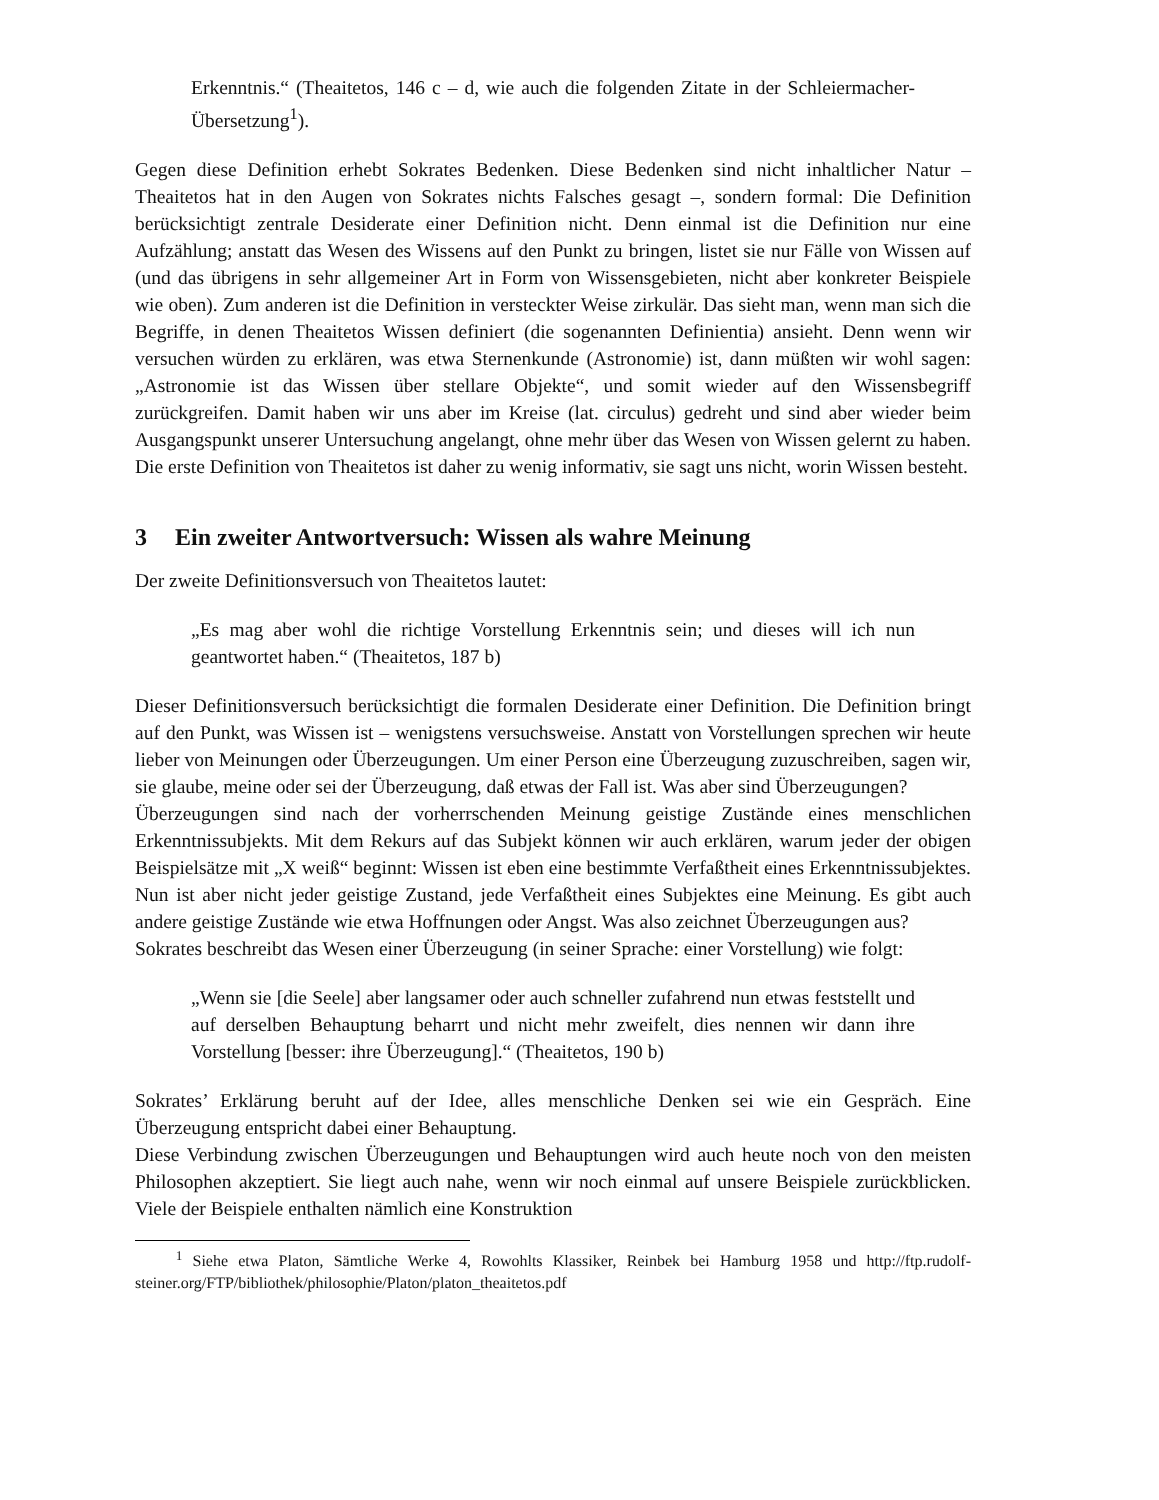Erkenntnis.“ (Theaitetos, 146 c – d, wie auch die folgenden Zitate in der Schleiermacher-Übersetzung<sup>1</sup>).
Gegen diese Definition erhebt Sokrates Bedenken. Diese Bedenken sind nicht inhaltlicher Natur – Theaitetos hat in den Augen von Sokrates nichts Falsches gesagt –, sondern formal: Die Definition berücksichtigt zentrale Desiderate einer Definition nicht. Denn einmal ist die Definition nur eine Aufzählung; anstatt das Wesen des Wissens auf den Punkt zu bringen, listet sie nur Fälle von Wissen auf (und das übrigens in sehr allgemeiner Art in Form von Wissensgebieten, nicht aber konkreter Beispiele wie oben). Zum anderen ist die Definition in versteckter Weise zirkulär. Das sieht man, wenn man sich die Begriffe, in denen Theaitetos Wissen definiert (die sogenannten Definientia) ansieht. Denn wenn wir versuchen würden zu erklären, was etwa Sternenkunde (Astronomie) ist, dann müßten wir wohl sagen: „Astronomie ist das Wissen über stellare Objekte“, und somit wieder auf den Wissensbegriff zurückgreifen. Damit haben wir uns aber im Kreise (lat. circulus) gedreht und sind aber wieder beim Ausgangspunkt unserer Untersuchung angelangt, ohne mehr über das Wesen von Wissen gelernt zu haben. Die erste Definition von Theaitetos ist daher zu wenig informativ, sie sagt uns nicht, worin Wissen besteht.
3 Ein zweiter Antwortversuch: Wissen als wahre Meinung
Der zweite Definitionsversuch von Theaitetos lautet:
„Es mag aber wohl die richtige Vorstellung Erkenntnis sein; und dieses will ich nun geantwortet haben.“ (Theaitetos, 187 b)
Dieser Definitionsversuch berücksichtigt die formalen Desiderate einer Definition. Die Definition bringt auf den Punkt, was Wissen ist – wenigstens versuchsweise. Anstatt von Vorstellungen sprechen wir heute lieber von Meinungen oder Überzeugungen. Um einer Person eine Überzeugung zuzuschreiben, sagen wir, sie glaube, meine oder sei der Überzeugung, daß etwas der Fall ist. Was aber sind Überzeugungen?
Überzeugungen sind nach der vorherrschenden Meinung geistige Zustände eines menschlichen Erkenntnissubjekts. Mit dem Rekurs auf das Subjekt können wir auch erklären, warum jeder der obigen Beispielsätze mit „X weiß“ beginnt: Wissen ist eben eine bestimmte Verfaßtheit eines Erkenntnissubjektes. Nun ist aber nicht jeder geistige Zustand, jede Verfaßtheit eines Subjektes eine Meinung. Es gibt auch andere geistige Zustände wie etwa Hoffnungen oder Angst. Was also zeichnet Überzeugungen aus?
Sokrates beschreibt das Wesen einer Überzeugung (in seiner Sprache: einer Vorstellung) wie folgt:
„Wenn sie [die Seele] aber langsamer oder auch schneller zufahrend nun etwas feststellt und auf derselben Behauptung beharrt und nicht mehr zweifelt, dies nennen wir dann ihre Vorstellung [besser: ihre Überzeugung].“ (Theaitetos, 190 b)
Sokrates’ Erklärung beruht auf der Idee, alles menschliche Denken sei wie ein Gespräch. Eine Überzeugung entspricht dabei einer Behauptung.
Diese Verbindung zwischen Überzeugungen und Behauptungen wird auch heute noch von den meisten Philosophen akzeptiert. Sie liegt auch nahe, wenn wir noch einmal auf unsere Beispiele zurückblicken. Viele der Beispiele enthalten nämlich eine Konstruktion
<sup>1</sup> Siehe etwa Platon, Sämtliche Werke 4, Rowohlts Klassiker, Reinbek bei Hamburg 1958 und http://ftp.rudolf-steiner.org/FTP/bibliothek/philosophie/Platon/platon_theaitetos.pdf